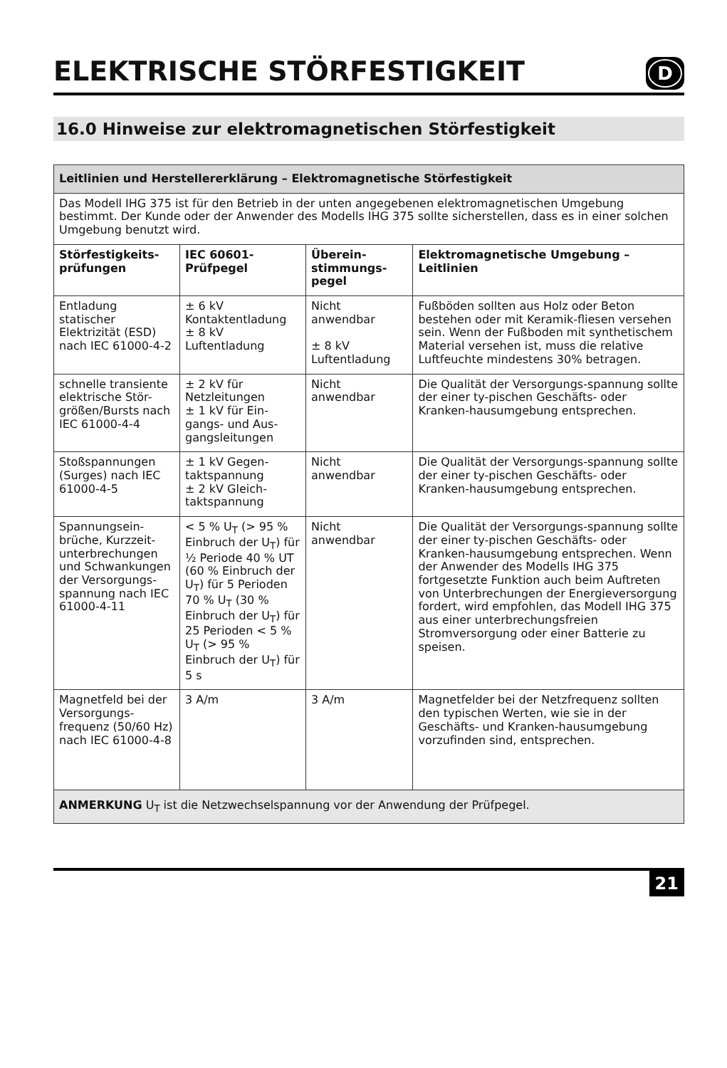ELEKTRISCHE STÖRFESTIGKEIT
D
16.0 Hinweise zur elektromagnetischen Störfestigkeit
| Leitlinien und Herstellererklärung – Elektromagnetische Störfestigkeit | | | |
| Das Modell IHG 375 ist für den Betrieb in der unten angegebenen elektromagnetischen Umgebung bestimmt. Der Kunde oder der Anwender des Modells IHG 375 sollte sicherstellen, dass es in einer solchen Umgebung benutzt wird. | | | |
| Störfestigkeits- prüfungen | IEC 60601- Prüfpegel | Überein- stimmungs- pegel | Elektromagnetische Umgebung – Leitlinien |
| Entladung statischer Elektrizität (ESD) nach IEC 61000-4-2 | ± 6 kV Kontaktentladung ± 8 kV Luftentladung | Nicht anwendbar ± 8 kV Luftentladung | Fußböden sollten aus Holz oder Beton bestehen oder mit Keramik-fliesen versehen sein. Wenn der Fußboden mit synthetischem Material versehen ist, muss die relative Luftfeuchte mindestens 30% betragen. |
| schnelle transiente elektrische Stör-größen/Bursts nach IEC 61000-4-4 | ± 2 kV für Netzleitungen ± 1 kV für Ein-gangs- und Aus-gangsleitungen | Nicht anwendbar | Die Qualität der Versorgungs-spannung sollte der einer ty-pischen Geschäfts- oder Kranken-hausumgebung entsprechen. |
| Stoßspannungen (Surges) nach IEC 61000-4-5 | ± 1 kV Gegen-taktspannung ± 2 kV Gleich-taktspannung | Nicht anwendbar | Die Qualität der Versorgungs-spannung sollte der einer ty-pischen Geschäfts- oder Kranken-hausumgebung entsprechen. |
| Spannungsein-brüche, Kurzzeit-unterbrechungen und Schwankungen der Versorgungs-spannung nach IEC 61000-4-11 | < 5 % U<sub>T</sub> (> 95 % Einbruch der U<sub>T</sub>) für ½ Periode 40 % UT (60 % Einbruch der U<sub>T</sub>) für 5 Perioden 70 % U<sub>T</sub> (30 % Einbruch der U<sub>T</sub>) für 25 Perioden < 5 % U<sub>T</sub> (> 95 % Einbruch der U<sub>T</sub>) für 5 s | Nicht anwendbar | Die Qualität der Versorgungs-spannung sollte der einer ty-pischen Geschäfts- oder Kranken-hausumgebung entsprechen. Wenn der Anwender des Modells IHG 375 fortgesetzte Funktion auch beim Auftreten von Unterbrechungen der Energieversorgung fordert, wird empfohlen, das Modell IHG 375 aus einer unterbrechungsfreien Stromversorgung oder einer Batterie zu speisen. |
| Magnetfeld bei der Versorgungs-frequenz (50/60 Hz) nach IEC 61000-4-8 | 3 A/m | 3 A/m | Magnetfelder bei der Netzfrequenz sollten den typischen Werten, wie sie in der Geschäfts- und Kranken-hausumgebung vorzufinden sind, entsprechen. |
| ANMERKUNG U<sub>T</sub> ist die Netzwechselspannung vor der Anwendung der Prüfpegel. | | | |
21